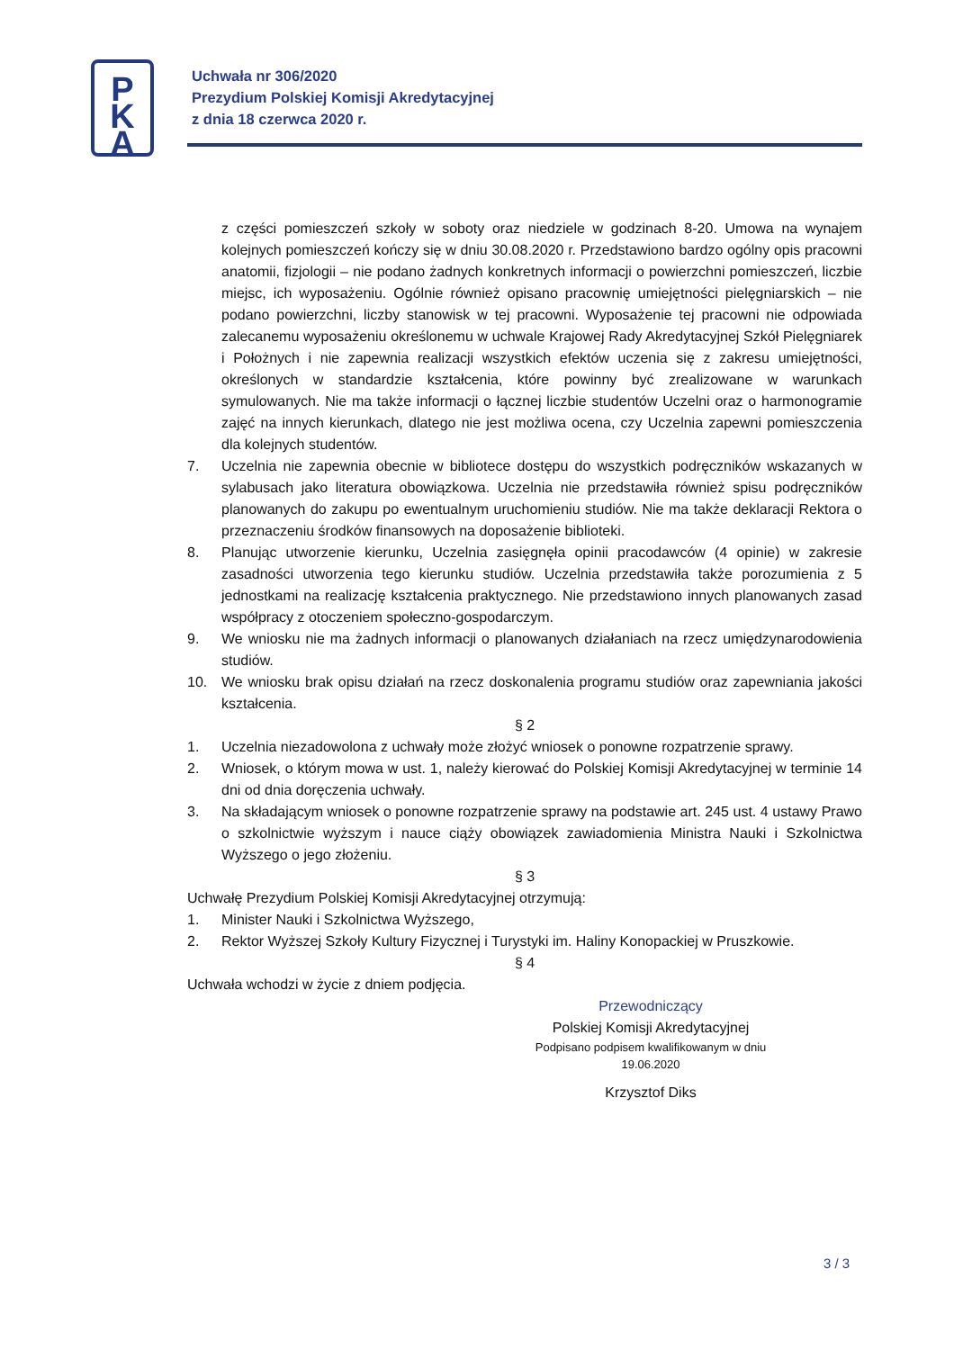P
K
A
Uchwała nr 306/2020
Prezydium Polskiej Komisji Akredytacyjnej
z dnia 18 czerwca 2020 r.
z części pomieszczeń szkoły w soboty oraz niedziele w godzinach 8-20. Umowa na wynajem kolejnych pomieszczeń kończy się w dniu 30.08.2020 r. Przedstawiono bardzo ogólny opis pracowni anatomii, fizjologii – nie podano żadnych konkretnych informacji o powierzchni pomieszczeń, liczbie miejsc, ich wyposażeniu. Ogólnie również opisano pracownię umiejętności pielęgniarskich – nie podano powierzchni, liczby stanowisk w tej pracowni. Wyposażenie tej pracowni nie odpowiada zalecanemu wyposażeniu określonemu w uchwale Krajowej Rady Akredytacyjnej Szkół Pielęgniarek i Położnych i nie zapewnia realizacji wszystkich efektów uczenia się z zakresu umiejętności, określonych w standardzie kształcenia, które powinny być zrealizowane w warunkach symulowanych. Nie ma także informacji o łącznej liczbie studentów Uczelni oraz o harmonogramie zajęć na innych kierunkach, dlatego nie jest możliwa ocena, czy Uczelnia zapewni pomieszczenia dla kolejnych studentów.
7. Uczelnia nie zapewnia obecnie w bibliotece dostępu do wszystkich podręczników wskazanych w sylabusach jako literatura obowiązkowa. Uczelnia nie przedstawiła również spisu podręczników planowanych do zakupu po ewentualnym uruchomieniu studiów. Nie ma także deklaracji Rektora o przeznaczeniu środków finansowych na doposażenie biblioteki.
8. Planując utworzenie kierunku, Uczelnia zasięgnęła opinii pracodawców (4 opinie) w zakresie zasadności utworzenia tego kierunku studiów. Uczelnia przedstawiła także porozumienia z 5 jednostkami na realizację kształcenia praktycznego. Nie przedstawiono innych planowanych zasad współpracy z otoczeniem społeczno-gospodarczym.
9. We wniosku nie ma żadnych informacji o planowanych działaniach na rzecz umiędzynarodowienia studiów.
10. We wniosku brak opisu działań na rzecz doskonalenia programu studiów oraz zapewniania jakości kształcenia.
§ 2
1. Uczelnia niezadowolona z uchwały może złożyć wniosek o ponowne rozpatrzenie sprawy.
2. Wniosek, o którym mowa w ust. 1, należy kierować do Polskiej Komisji Akredytacyjnej w terminie 14 dni od dnia doręczenia uchwały.
3. Na składającym wniosek o ponowne rozpatrzenie sprawy na podstawie art. 245 ust. 4 ustawy Prawo o szkolnictwie wyższym i nauce ciąży obowiązek zawiadomienia Ministra Nauki i Szkolnictwa Wyższego o jego złożeniu.
§ 3
Uchwałę Prezydium Polskiej Komisji Akredytacyjnej otrzymują:
1. Minister Nauki i Szkolnictwa Wyższego,
2. Rektor Wyższej Szkoły Kultury Fizycznej i Turystyki im. Haliny Konopackiej w Pruszkowie.
§ 4
Uchwała wchodzi w życie z dniem podjęcia.
Przewodniczący
Polskiej Komisji Akredytacyjnej
Podpisano podpisem kwalifikowanym w dniu
19.06.2020
Krzysztof Diks
3 / 3